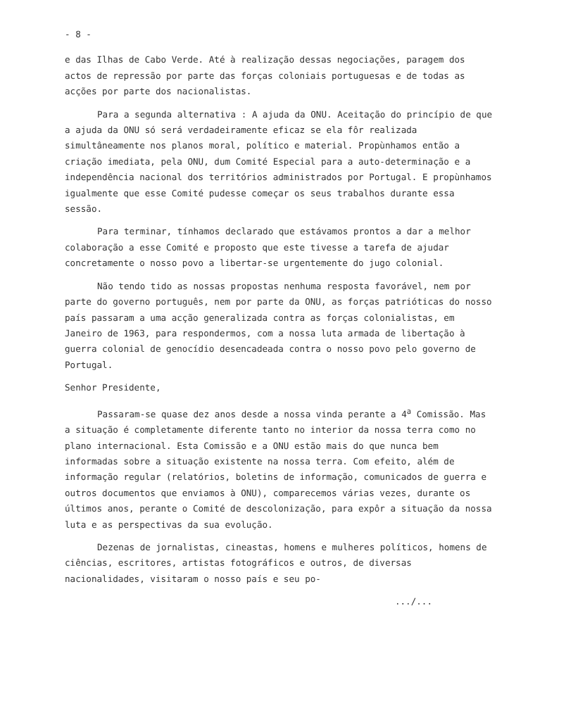- 8 -
e das Ilhas de Cabo Verde. Até à realização dessas negociações, paragem dos actos de repressão por parte das forças coloniais portuguesas e de todas as acções por parte dos nacionalistas.
Para a segunda alternativa : A ajuda da ONU. Aceitação do princípio de que a ajuda da ONU só será verdadeiramente eficaz se ela fôr realizada simultâneamente nos planos moral, político e material. Propùnhamos então a criação imediata, pela ONU, dum Comité Especial para a auto-determinação e a independência nacional dos territórios administrados por Portugal. E propùnhamos igualmente que esse Comité pudesse começar os seus trabalhos durante essa sessão.
Para terminar, tínhamos declarado que estávamos prontos a dar a melhor colaboração a esse Comité e proposto que este tivesse a tarefa de ajudar concretamente o nosso povo a libertar-se urgentemente do jugo colonial.
Não tendo tido as nossas propostas nenhuma resposta favorável, nem por parte do governo português, nem por parte da ONU, as forças patrióticas do nosso país passaram a uma acção generalizada contra as forças colonialistas, em Janeiro de 1963, para respondermos, com a nossa luta armada de libertação à guerra colonial de genocídio desencadeada contra o nosso povo pelo governo de Portugal.
Senhor Presidente,
Passaram-se quase dez anos desde a nossa vinda perante a 4<sup>a</sup> Comissão. Mas a situação é completamente diferente tanto no interior da nossa terra como no plano internacional. Esta Comissão e a ONU estão mais do que nunca bem informadas sobre a situação existente na nossa terra. Com efeito, além de informação regular (relatórios, boletins de informação, comunicados de guerra e outros documentos que enviamos à ONU), comparecemos várias vezes, durante os últimos anos, perante o Comité de descolonização, para expôr a situação da nossa luta e as perspectivas da sua evolução.
Dezenas de jornalistas, cineastas, homens e mulheres políticos, homens de ciências, escritores, artistas fotográficos e outros, de diversas nacionalidades, visitaram o nosso país e seu po-
.../...